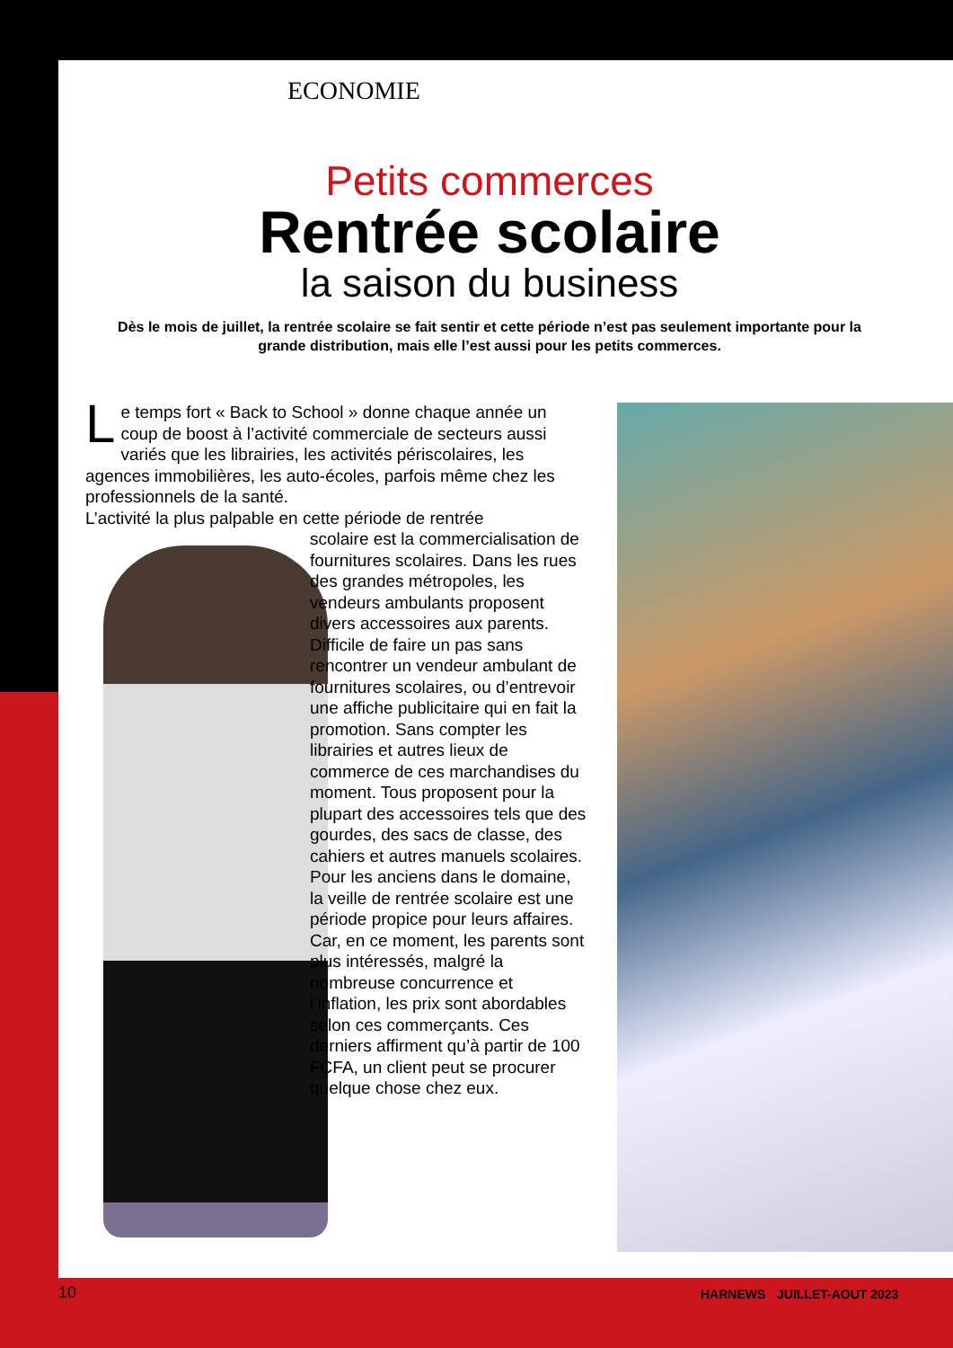ECONOMIE
Petits commerces
Rentrée scolaire
la saison du business
Dès le mois de juillet, la rentrée scolaire se fait sentir et cette période n’est pas seulement importante pour la grande distribution, mais elle l’est aussi pour les petits commerces.
Le temps fort « Back to School » donne chaque année un coup de boost à l’activité commerciale de secteurs aussi variés que les librairies, les activités périscolaires, les agences immobilières, les auto-écoles, parfois même chez les professionnels de la santé.
L’activité la plus palpable en cette période de rentrée
scolaire est la commercialisation de fournitures scolaires. Dans les rues des grandes métropoles, les vendeurs ambulants proposent divers accessoires aux parents. Difficile de faire un pas sans rencontrer un vendeur ambulant de fournitures scolaires, ou d’entrevoir une affiche publicitaire qui en fait la promotion. Sans compter les librairies et autres lieux de commerce de ces marchandises du moment. Tous proposent pour la plupart des accessoires tels que des gourdes, des sacs de classe, des cahiers et autres manuels scolaires. Pour les anciens dans le domaine, la veille de rentrée scolaire est une période propice pour leurs affaires. Car, en ce moment, les parents sont plus intéressés, malgré la nombreuse concurrence et l’inflation, les prix sont abordables selon ces commerçants. Ces derniers affirment qu’à partir de 100 FCFA, un client peut se procurer quelque chose chez eux.
10 HARNEWS JUILLET-AOUT 2023